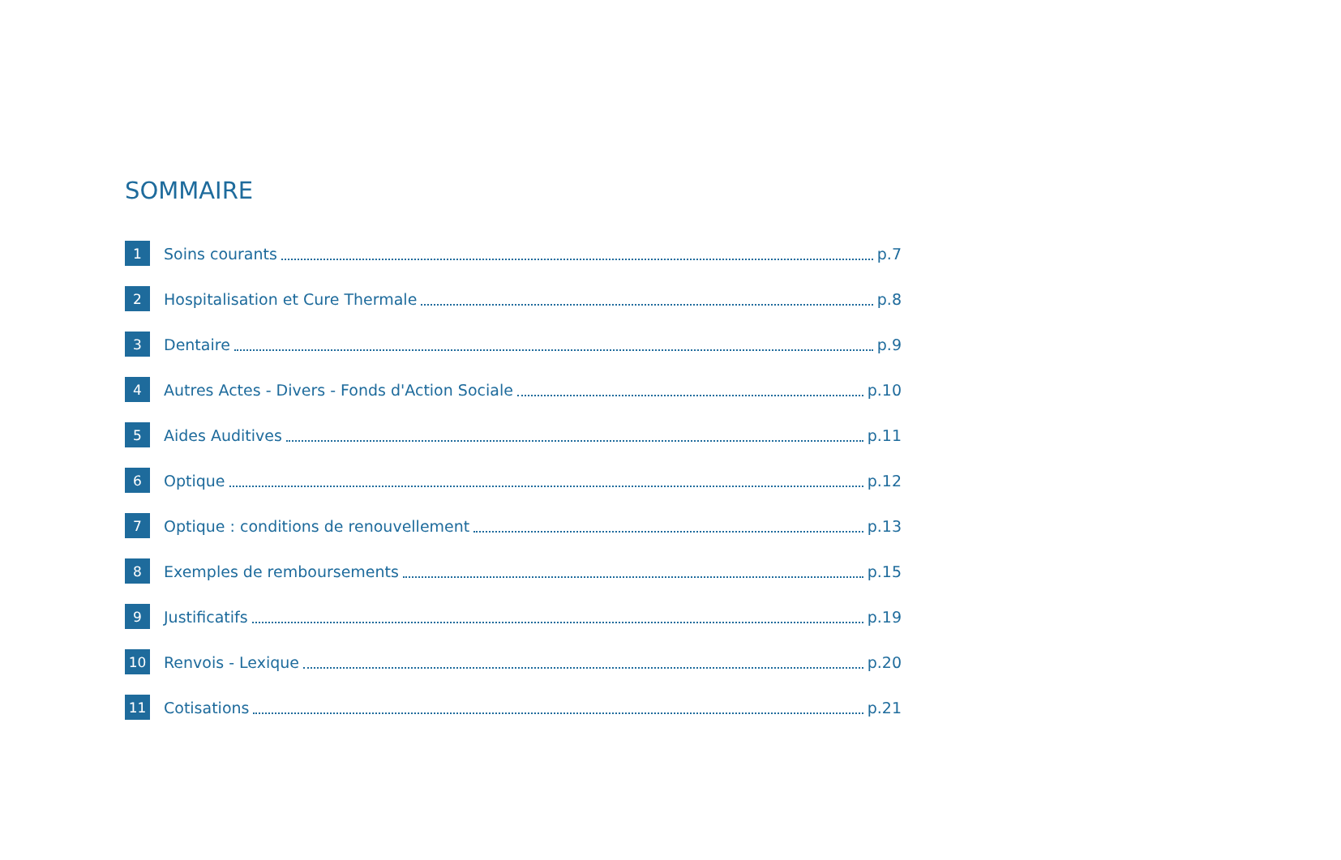SOMMAIRE
1 Soins courants p.7
2 Hospitalisation et Cure Thermale p.8
3 Dentaire p.9
4 Autres Actes - Divers - Fonds d'Action Sociale p.10
5 Aides Auditives p.11
6 Optique p.12
7 Optique : conditions de renouvellement p.13
8 Exemples de remboursements p.15
9 Justificatifs p.19
10 Renvois - Lexique p.20
11 Cotisations p.21